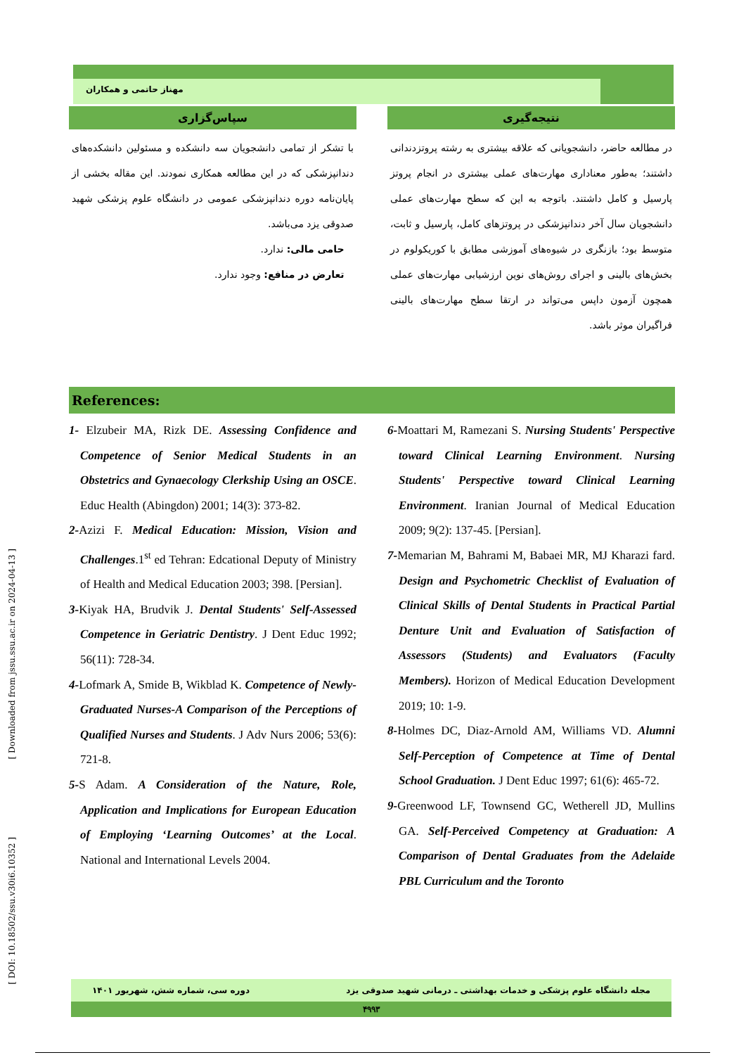[ Downloaded from jssu.ssu.ac.ir on 2024-04-13 ]
[ DOI: 10.18502/ssu.v30i6.10352 ]
مهناز حاتمی و همکاران
نتیجه‌گیری
در مطالعه حاضر، دانشجویانی که علاقه بیشتری به رشته پروتزدندانی داشتند؛ به‌طور معناداری مهارت‌های عملی بیشتری در انجام پروتز پارسیل و کامل داشتند. باتوجه به این که سطح مهارت‌های عملی دانشجویان سال آخر دندانپزشکی در پروتزهای کامل، پارسیل و ثابت، متوسط بود؛ بازنگری در شیوه‌های آموزشی مطابق با کوریکولوم در بخش‌های بالینی و اجرای روش‌های نوین ارزشیابی مهارت‌های عملی همچون آزمون داپس می‌تواند در ارتقا سطح مهارت‌های بالینی فراگیران موثر باشد.
سپاس‌گزاری
با تشکر از تمامی دانشجویان سه دانشکده و مسئولین دانشکده‌های دندانپزشکی که در این مطالعه همکاری نمودند. این مقاله بخشی از پایان‌نامه دوره دندانپزشکی عمومی در دانشگاه علوم پزشکی شهید صدوقی یزد می‌باشد.
حامی مالی: ندارد.
تعارض در منافع: وجود ندارد.
References:
1- Elzubeir MA, Rizk DE. Assessing Confidence and Competence of Senior Medical Students in an Obstetrics and Gynaecology Clerkship Using an OSCE. Educ Health (Abingdon) 2001; 14(3): 373-82.
2-Azizi F. Medical Education: Mission, Vision and Challenges.1<sup>st</sup> ed Tehran: Edcational Deputy of Ministry of Health and Medical Education 2003; 398. [Persian].
3-Kiyak HA, Brudvik J. Dental Students' Self-Assessed Competence in Geriatric Dentistry. J Dent Educ 1992; 56(11): 728-34.
4-Lofmark A, Smide B, Wikblad K. Competence of Newly-Graduated Nurses-A Comparison of the Perceptions of Qualified Nurses and Students. J Adv Nurs 2006; 53(6): 721-8.
5-S Adam. A Consideration of the Nature, Role, Application and Implications for European Education of Employing ‘Learning Outcomes’ at the Local. National and International Levels 2004.
6-Moattari M, Ramezani S. Nursing Students' Perspective toward Clinical Learning Environment. Nursing Students' Perspective toward Clinical Learning Environment. Iranian Journal of Medical Education 2009; 9(2): 137-45. [Persian].
7-Memarian M, Bahrami M, Babaei MR, MJ Kharazi fard. Design and Psychometric Checklist of Evaluation of Clinical Skills of Dental Students in Practical Partial Denture Unit and Evaluation of Satisfaction of Assessors (Students) and Evaluators (Faculty Members). Horizon of Medical Education Development 2019; 10: 1-9.
8-Holmes DC, Diaz-Arnold AM, Williams VD. Alumni Self-Perception of Competence at Time of Dental School Graduation. J Dent Educ 1997; 61(6): 465-72.
9-Greenwood LF, Townsend GC, Wetherell JD, Mullins GA. Self-Perceived Competency at Graduation: A Comparison of Dental Graduates from the Adelaide PBL Curriculum and the Toronto
مجله دانشگاه علوم پزشکی و خدمات بهداشتی ـ درمانی شهید صدوقی یزد دوره سی، شماره شش، شهریور ۱۴۰۱
۴۹۹۳